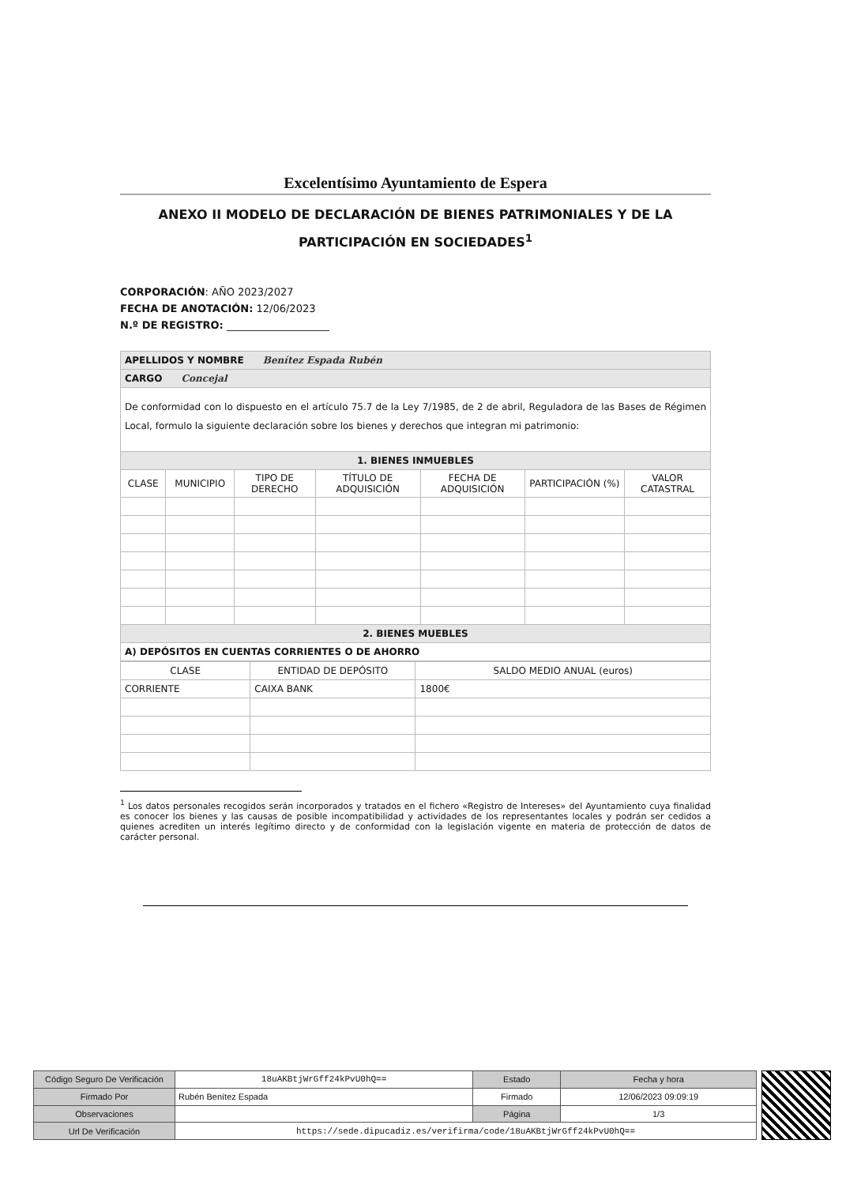Excelentísimo Ayuntamiento de Espera
ANEXO II MODELO DE DECLARACIÓN DE BIENES PATRIMONIALES Y DE LA PARTICIPACIÓN EN SOCIEDADES<sup>1</sup>
CORPORACIÓN: AÑO 2023/2027
FECHA DE ANOTACIÓN: 12/06/2023
N.º DE REGISTRO: ____________________
| APELLIDOS Y NOMBRE Benítez Espada Rubén | | | | | | |
| CARGO Concejal | | | | | | |
| De conformidad con lo dispuesto en el artículo 75.7 de la Ley 7/1985, de 2 de abril, Reguladora de las Bases de Régimen Local, formulo la siguiente declaración sobre los bienes y derechos que integran mi patrimonio: | | | | | | |
| 1. BIENES INMUEBLES | | | | | | |
| CLASE | MUNICIPIO | TIPO DE DERECHO | TÍTULO DE ADQUISICIÓN | FECHA DE ADQUISICIÓN | PARTICIPACIÓN (%) | VALOR CATASTRAL |
| 2. BIENES MUEBLES | | | | | | |
| A) DEPÓSITOS EN CUENTAS CORRIENTES O DE AHORRO | | | | | | |
| CLASE | ENTIDAD DE DEPÓSITO | SALDO MEDIO ANUAL (euros) |
| --- | --- | --- |
| CORRIENTE | CAIXA BANK | 1800€ |
<sup>1</sup> Los datos personales recogidos serán incorporados y tratados en el fichero «Registro de Intereses» del Ayuntamiento cuya finalidad es conocer los bienes y las causas de posible incompatibilidad y actividades de los representantes locales y podrán ser cedidos a quienes acrediten un interés legítimo directo y de conformidad con la legislación vigente en materia de protección de datos de carácter personal.
| Código Seguro De Verificación | 18uAKBtjWrGff24kPvU0hQ== | Estado | Fecha y hora |
| Firmado Por | Rubén Benítez Espada | Firmado | 12/06/2023 09:09:19 |
| Observaciones | | Página | 1/3 |
| Url De Verificación | https://sede.dipucadiz.es/verifirma/code/18uAKBtjWrGff24kPvU0hQ== | | |